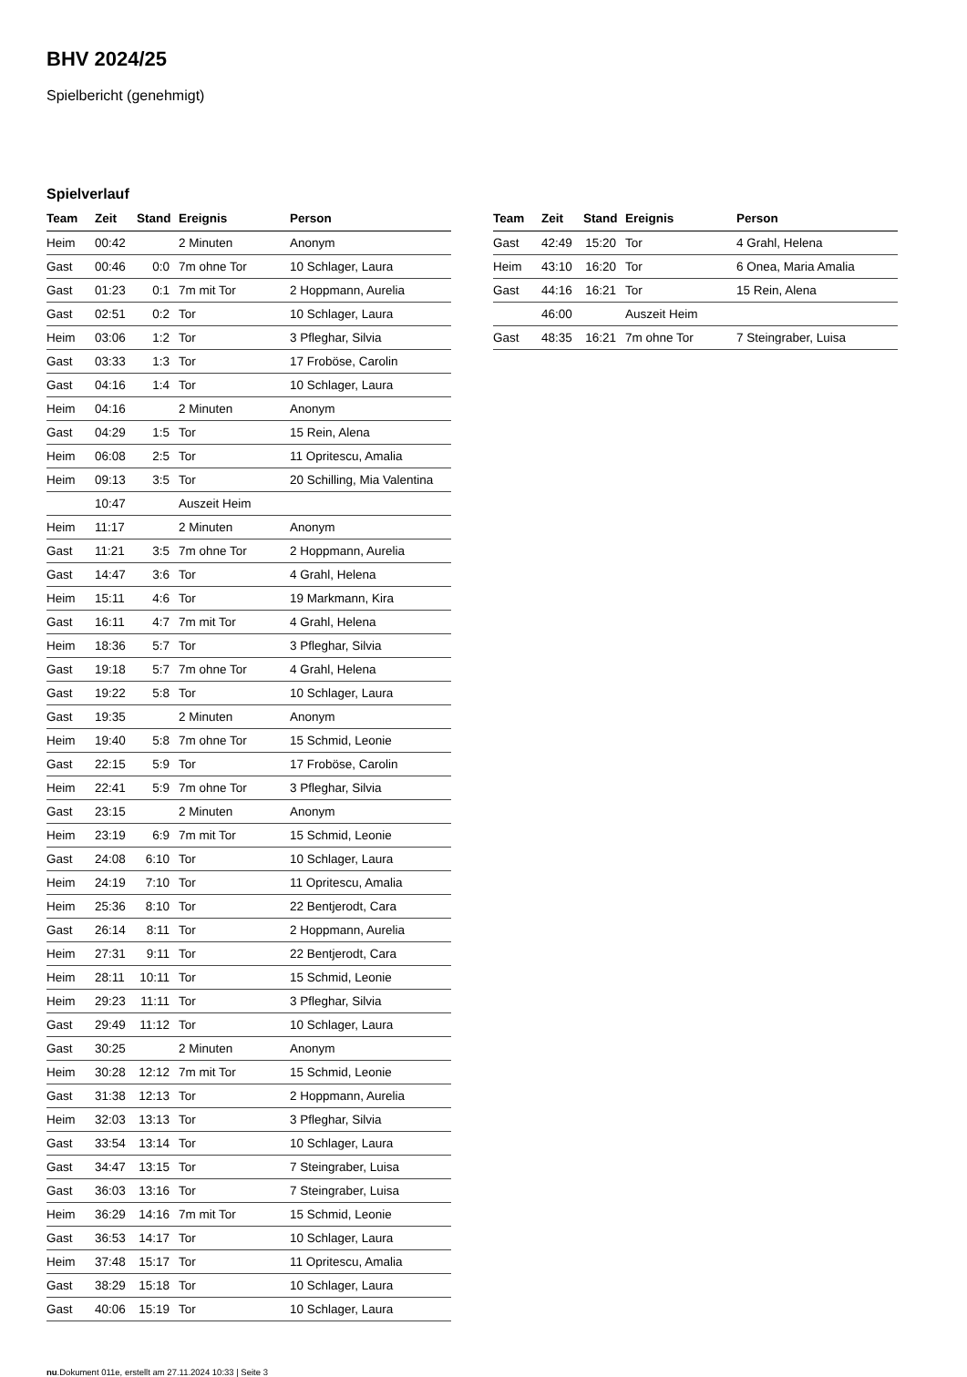BHV 2024/25
Spielbericht (genehmigt)
Spielverlauf
| Team | Zeit | Stand | Ereignis | Person |
| --- | --- | --- | --- | --- |
| Heim | 00:42 | | 2 Minuten | Anonym |
| Gast | 00:46 | 0:0 | 7m ohne Tor | 10 Schlager, Laura |
| Gast | 01:23 | 0:1 | 7m mit Tor | 2 Hoppmann, Aurelia |
| Gast | 02:51 | 0:2 | Tor | 10 Schlager, Laura |
| Heim | 03:06 | 1:2 | Tor | 3 Pfleghar, Silvia |
| Gast | 03:33 | 1:3 | Tor | 17 Froböse, Carolin |
| Gast | 04:16 | 1:4 | Tor | 10 Schlager, Laura |
| Heim | 04:16 | | 2 Minuten | Anonym |
| Gast | 04:29 | 1:5 | Tor | 15 Rein, Alena |
| Heim | 06:08 | 2:5 | Tor | 11 Opritescu, Amalia |
| Heim | 09:13 | 3:5 | Tor | 20 Schilling, Mia Valentina |
| | 10:47 | | Auszeit Heim | |
| Heim | 11:17 | | 2 Minuten | Anonym |
| Gast | 11:21 | 3:5 | 7m ohne Tor | 2 Hoppmann, Aurelia |
| Gast | 14:47 | 3:6 | Tor | 4 Grahl, Helena |
| Heim | 15:11 | 4:6 | Tor | 19 Markmann, Kira |
| Gast | 16:11 | 4:7 | 7m mit Tor | 4 Grahl, Helena |
| Heim | 18:36 | 5:7 | Tor | 3 Pfleghar, Silvia |
| Gast | 19:18 | 5:7 | 7m ohne Tor | 4 Grahl, Helena |
| Gast | 19:22 | 5:8 | Tor | 10 Schlager, Laura |
| Gast | 19:35 | | 2 Minuten | Anonym |
| Heim | 19:40 | 5:8 | 7m ohne Tor | 15 Schmid, Leonie |
| Gast | 22:15 | 5:9 | Tor | 17 Froböse, Carolin |
| Heim | 22:41 | 5:9 | 7m ohne Tor | 3 Pfleghar, Silvia |
| Gast | 23:15 | | 2 Minuten | Anonym |
| Heim | 23:19 | 6:9 | 7m mit Tor | 15 Schmid, Leonie |
| Gast | 24:08 | 6:10 | Tor | 10 Schlager, Laura |
| Heim | 24:19 | 7:10 | Tor | 11 Opritescu, Amalia |
| Heim | 25:36 | 8:10 | Tor | 22 Bentjerodt, Cara |
| Gast | 26:14 | 8:11 | Tor | 2 Hoppmann, Aurelia |
| Heim | 27:31 | 9:11 | Tor | 22 Bentjerodt, Cara |
| Heim | 28:11 | 10:11 | Tor | 15 Schmid, Leonie |
| Heim | 29:23 | 11:11 | Tor | 3 Pfleghar, Silvia |
| Gast | 29:49 | 11:12 | Tor | 10 Schlager, Laura |
| Gast | 30:25 | | 2 Minuten | Anonym |
| Heim | 30:28 | 12:12 | 7m mit Tor | 15 Schmid, Leonie |
| Gast | 31:38 | 12:13 | Tor | 2 Hoppmann, Aurelia |
| Heim | 32:03 | 13:13 | Tor | 3 Pfleghar, Silvia |
| Gast | 33:54 | 13:14 | Tor | 10 Schlager, Laura |
| Gast | 34:47 | 13:15 | Tor | 7 Steingraber, Luisa |
| Gast | 36:03 | 13:16 | Tor | 7 Steingraber, Luisa |
| Heim | 36:29 | 14:16 | 7m mit Tor | 15 Schmid, Leonie |
| Gast | 36:53 | 14:17 | Tor | 10 Schlager, Laura |
| Heim | 37:48 | 15:17 | Tor | 11 Opritescu, Amalia |
| Gast | 38:29 | 15:18 | Tor | 10 Schlager, Laura |
| Gast | 40:06 | 15:19 | Tor | 10 Schlager, Laura |
| Team | Zeit | Stand | Ereignis | Person |
| --- | --- | --- | --- | --- |
| Gast | 42:49 | 15:20 | Tor | 4 Grahl, Helena |
| Heim | 43:10 | 16:20 | Tor | 6 Onea, Maria Amalia |
| Gast | 44:16 | 16:21 | Tor | 15 Rein, Alena |
| | 46:00 | | Auszeit Heim | |
| Gast | 48:35 | 16:21 | 7m ohne Tor | 7 Steingraber, Luisa |
nu.Dokument 011e, erstellt am 27.11.2024 10:33 | Seite 3